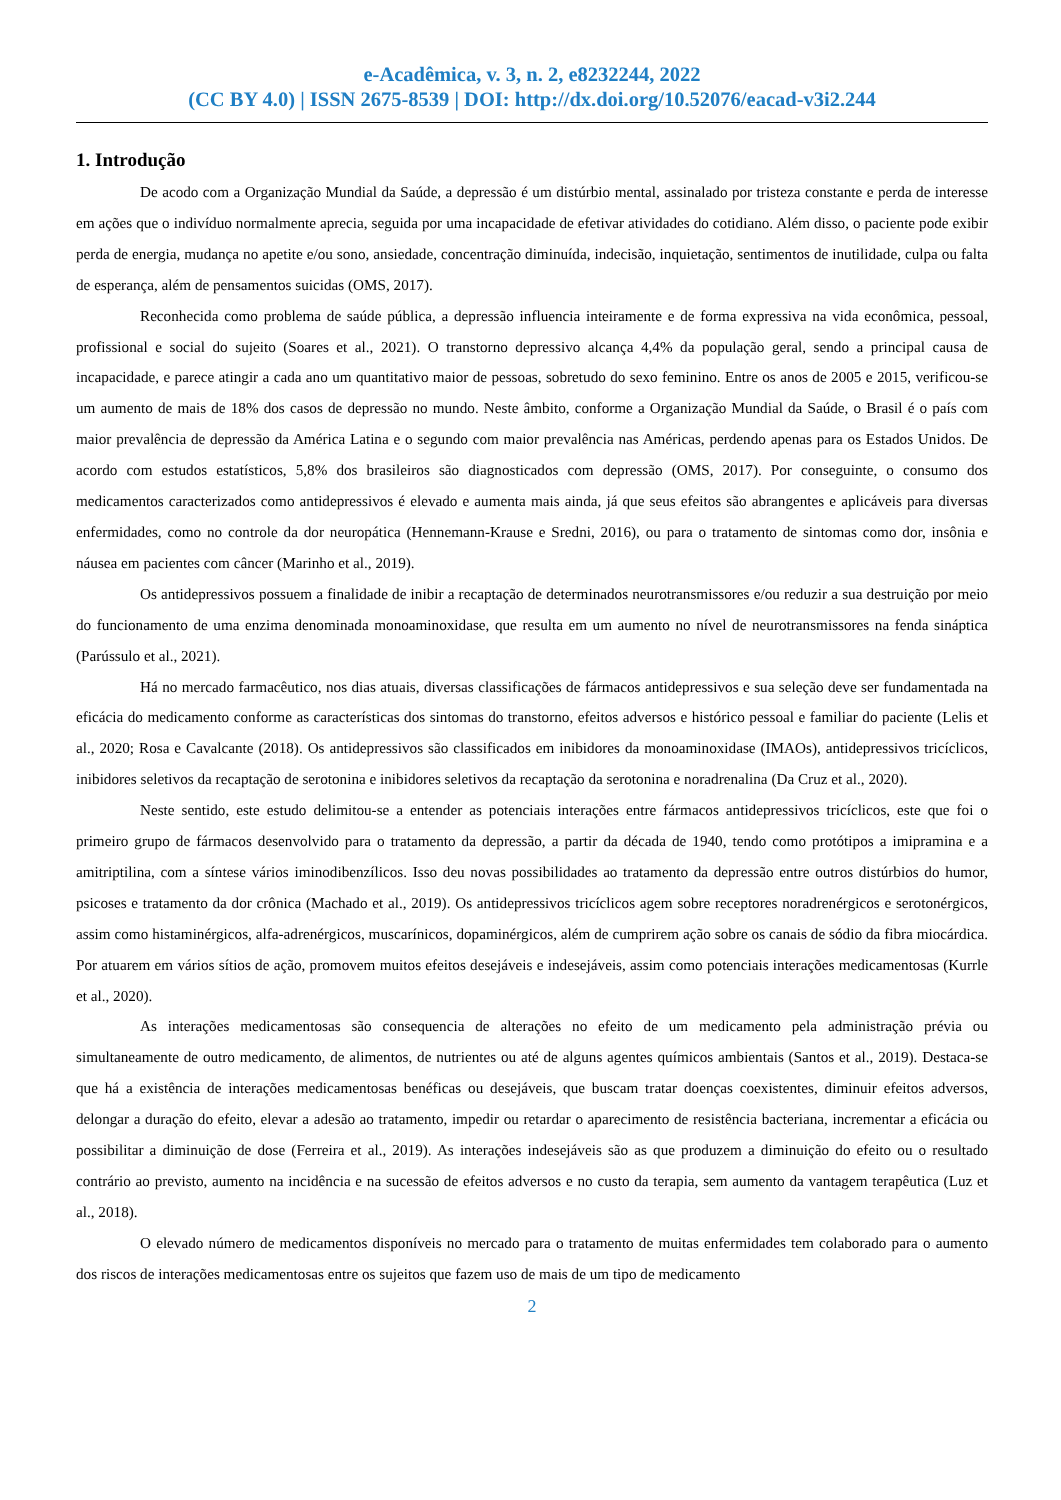e-Acadêmica, v. 3, n. 2, e8232244, 2022
(CC BY 4.0) | ISSN 2675-8539 | DOI: http://dx.doi.org/10.52076/eacad-v3i2.244
1. Introdução
De acodo com a Organização Mundial da Saúde, a depressão é um distúrbio mental, assinalado por tristeza constante e perda de interesse em ações que o indivíduo normalmente aprecia, seguida por uma incapacidade de efetivar atividades do cotidiano. Além disso, o paciente pode exibir perda de energia, mudança no apetite e/ou sono, ansiedade, concentração diminuída, indecisão, inquietação, sentimentos de inutilidade, culpa ou falta de esperança, além de pensamentos suicidas (OMS, 2017).
Reconhecida como problema de saúde pública, a depressão influencia inteiramente e de forma expressiva na vida econômica, pessoal, profissional e social do sujeito (Soares et al., 2021). O transtorno depressivo alcança 4,4% da população geral, sendo a principal causa de incapacidade, e parece atingir a cada ano um quantitativo maior de pessoas, sobretudo do sexo feminino. Entre os anos de 2005 e 2015, verificou-se um aumento de mais de 18% dos casos de depressão no mundo. Neste âmbito, conforme a Organização Mundial da Saúde, o Brasil é o país com maior prevalência de depressão da América Latina e o segundo com maior prevalência nas Américas, perdendo apenas para os Estados Unidos. De acordo com estudos estatísticos, 5,8% dos brasileiros são diagnosticados com depressão (OMS, 2017). Por conseguinte, o consumo dos medicamentos caracterizados como antidepressivos é elevado e aumenta mais ainda, já que seus efeitos são abrangentes e aplicáveis para diversas enfermidades, como no controle da dor neuropática (Hennemann-Krause e Sredni, 2016), ou para o tratamento de sintomas como dor, insônia e náusea em pacientes com câncer (Marinho et al., 2019).
Os antidepressivos possuem a finalidade de inibir a recaptação de determinados neurotransmissores e/ou reduzir a sua destruição por meio do funcionamento de uma enzima denominada monoaminoxidase, que resulta em um aumento no nível de neurotransmissores na fenda sináptica (Parússulo et al., 2021).
Há no mercado farmacêutico, nos dias atuais, diversas classificações de fármacos antidepressivos e sua seleção deve ser fundamentada na eficácia do medicamento conforme as características dos sintomas do transtorno, efeitos adversos e histórico pessoal e familiar do paciente (Lelis et al., 2020; Rosa e Cavalcante (2018). Os antidepressivos são classificados em inibidores da monoaminoxidase (IMAOs), antidepressivos tricíclicos, inibidores seletivos da recaptação de serotonina e inibidores seletivos da recaptação da serotonina e noradrenalina (Da Cruz et al., 2020).
Neste sentido, este estudo delimitou-se a entender as potenciais interações entre fármacos antidepressivos tricíclicos, este que foi o primeiro grupo de fármacos desenvolvido para o tratamento da depressão, a partir da década de 1940, tendo como protótipos a imipramina e a amitriptilina, com a síntese vários iminodibenzílicos. Isso deu novas possibilidades ao tratamento da depressão entre outros distúrbios do humor, psicoses e tratamento da dor crônica (Machado et al., 2019). Os antidepressivos tricíclicos agem sobre receptores noradrenérgicos e serotonérgicos, assim como histaminérgicos, alfa-adrenérgicos, muscarínicos, dopaminérgicos, além de cumprirem ação sobre os canais de sódio da fibra miocárdica. Por atuarem em vários sítios de ação, promovem muitos efeitos desejáveis e indesejáveis, assim como potenciais interações medicamentosas (Kurrle et al., 2020).
As interações medicamentosas são consequencia de alterações no efeito de um medicamento pela administração prévia ou simultaneamente de outro medicamento, de alimentos, de nutrientes ou até de alguns agentes químicos ambientais (Santos et al., 2019). Destaca-se que há a existência de interações medicamentosas benéficas ou desejáveis, que buscam tratar doenças coexistentes, diminuir efeitos adversos, delongar a duração do efeito, elevar a adesão ao tratamento, impedir ou retardar o aparecimento de resistência bacteriana, incrementar a eficácia ou possibilitar a diminuição de dose (Ferreira et al., 2019). As interações indesejáveis são as que produzem a diminuição do efeito ou o resultado contrário ao previsto, aumento na incidência e na sucessão de efeitos adversos e no custo da terapia, sem aumento da vantagem terapêutica (Luz et al., 2018).
O elevado número de medicamentos disponíveis no mercado para o tratamento de muitas enfermidades tem colaborado para o aumento dos riscos de interações medicamentosas entre os sujeitos que fazem uso de mais de um tipo de medicamento
2